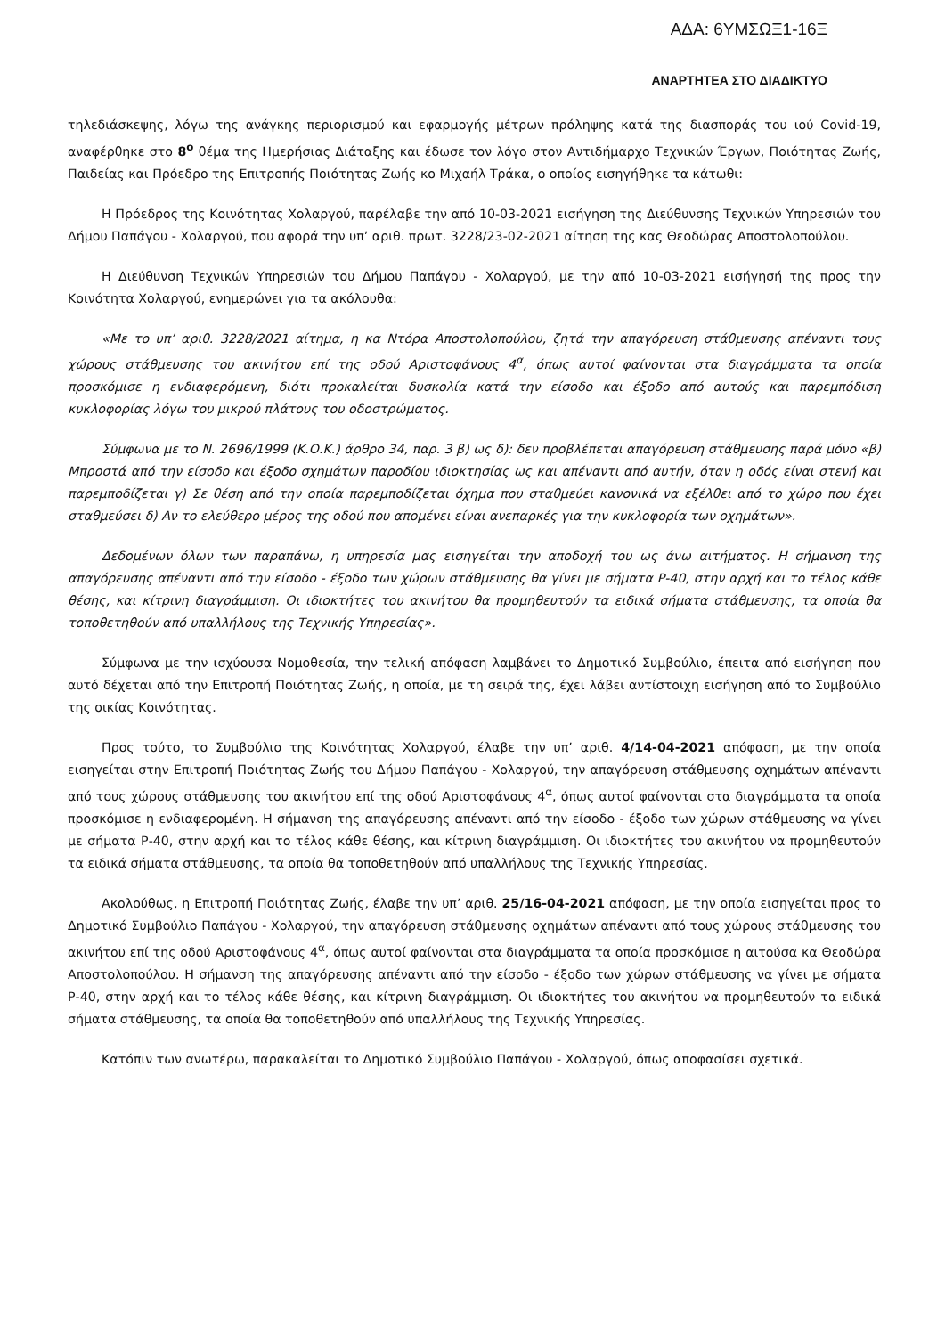ΑΔΑ: 6ΥΜΣΩΞ1-16Ξ
ΑΝΑΡΤΗΤΕΑ ΣΤΟ ΔΙΑΔΙΚΤΥΟ
τηλεδιάσκεψης, λόγω της ανάγκης περιορισμού και εφαρμογής μέτρων πρόληψης κατά της διασποράς του ιού Covid-19, αναφέρθηκε στο 8<sup>ο</sup> θέμα της Ημερήσιας Διάταξης και έδωσε τον λόγο στον Αντιδήμαρχο Τεχνικών Έργων, Ποιότητας Ζωής, Παιδείας και Πρόεδρο της Επιτροπής Ποιότητας Ζωής κο Μιχαήλ Τράκα, ο οποίος εισηγήθηκε τα κάτωθι:
Η Πρόεδρος της Κοινότητας Χολαργού, παρέλαβε την από 10-03-2021 εισήγηση της Διεύθυνσης Τεχνικών Υπηρεσιών του Δήμου Παπάγου - Χολαργού, που αφορά την υπ’ αριθ. πρωτ. 3228/23-02-2021 αίτηση της κας Θεοδώρας Αποστολοπούλου.
Η Διεύθυνση Τεχνικών Υπηρεσιών του Δήμου Παπάγου - Χολαργού, με την από 10-03-2021 εισήγησή της προς την Κοινότητα Χολαργού, ενημερώνει για τα ακόλουθα:
«Με το υπ’ αριθ. 3228/2021 αίτημα, η κα Ντόρα Αποστολοπούλου, ζητά την απαγόρευση στάθμευσης απέναντι τους χώρους στάθμευσης του ακινήτου επί της οδού Αριστοφάνους 4<sup>α</sup>, όπως αυτοί φαίνονται στα διαγράμματα τα οποία προσκόμισε η ενδιαφερόμενη, διότι προκαλείται δυσκολία κατά την είσοδο και έξοδο από αυτούς και παρεμπόδιση κυκλοφορίας λόγω του μικρού πλάτους του οδοστρώματος.
Σύμφωνα με το Ν. 2696/1999 (Κ.Ο.Κ.) άρθρο 34, παρ. 3 β) ως δ): δεν προβλέπεται απαγόρευση στάθμευσης παρά μόνο «β) Μπροστά από την είσοδο και έξοδο σχημάτων παροδίου ιδιοκτησίας ως και απέναντι από αυτήν, όταν η οδός είναι στενή και παρεμποδίζεται γ) Σε θέση από την οποία παρεμποδίζεται όχημα που σταθμεύει κανονικά να εξέλθει από το χώρο που έχει σταθμεύσει δ) Αν το ελεύθερο μέρος της οδού που απομένει είναι ανεπαρκές για την κυκλοφορία των οχημάτων».
Δεδομένων όλων των παραπάνω, η υπηρεσία μας εισηγείται την αποδοχή του ως άνω αιτήματος. Η σήμανση της απαγόρευσης απέναντι από την είσοδο - έξοδο των χώρων στάθμευσης θα γίνει με σήματα Ρ-40, στην αρχή και το τέλος κάθε θέσης, και κίτρινη διαγράμμιση. Οι ιδιοκτήτες του ακινήτου θα προμηθευτούν τα ειδικά σήματα στάθμευσης, τα οποία θα τοποθετηθούν από υπαλλήλους της Τεχνικής Υπηρεσίας».
Σύμφωνα με την ισχύουσα Νομοθεσία, την τελική απόφαση λαμβάνει το Δημοτικό Συμβούλιο, έπειτα από εισήγηση που αυτό δέχεται από την Επιτροπή Ποιότητας Ζωής, η οποία, με τη σειρά της, έχει λάβει αντίστοιχη εισήγηση από το Συμβούλιο της οικίας Κοινότητας.
Προς τούτο, το Συμβούλιο της Κοινότητας Χολαργού, έλαβε την υπ’ αριθ. 4/14-04-2021 απόφαση, με την οποία εισηγείται στην Επιτροπή Ποιότητας Ζωής του Δήμου Παπάγου - Χολαργού, την απαγόρευση στάθμευσης οχημάτων απέναντι από τους χώρους στάθμευσης του ακινήτου επί της οδού Αριστοφάνους 4<sup>α</sup>, όπως αυτοί φαίνονται στα διαγράμματα τα οποία προσκόμισε η ενδιαφερομένη. Η σήμανση της απαγόρευσης απέναντι από την είσοδο - έξοδο των χώρων στάθμευσης να γίνει με σήματα Ρ-40, στην αρχή και το τέλος κάθε θέσης, και κίτρινη διαγράμμιση. Οι ιδιοκτήτες του ακινήτου να προμηθευτούν τα ειδικά σήματα στάθμευσης, τα οποία θα τοποθετηθούν από υπαλλήλους της Τεχνικής Υπηρεσίας.
Ακολούθως, η Επιτροπή Ποιότητας Ζωής, έλαβε την υπ’ αριθ. 25/16-04-2021 απόφαση, με την οποία εισηγείται προς το Δημοτικό Συμβούλιο Παπάγου - Χολαργού, την απαγόρευση στάθμευσης οχημάτων απέναντι από τους χώρους στάθμευσης του ακινήτου επί της οδού Αριστοφάνους 4<sup>α</sup>, όπως αυτοί φαίνονται στα διαγράμματα τα οποία προσκόμισε η αιτούσα κα Θεοδώρα Αποστολοπούλου. Η σήμανση της απαγόρευσης απέναντι από την είσοδο - έξοδο των χώρων στάθμευσης να γίνει με σήματα Ρ-40, στην αρχή και το τέλος κάθε θέσης, και κίτρινη διαγράμμιση. Οι ιδιοκτήτες του ακινήτου να προμηθευτούν τα ειδικά σήματα στάθμευσης, τα οποία θα τοποθετηθούν από υπαλλήλους της Τεχνικής Υπηρεσίας.
Κατόπιν των ανωτέρω, παρακαλείται το Δημοτικό Συμβούλιο Παπάγου - Χολαργού, όπως αποφασίσει σχετικά.